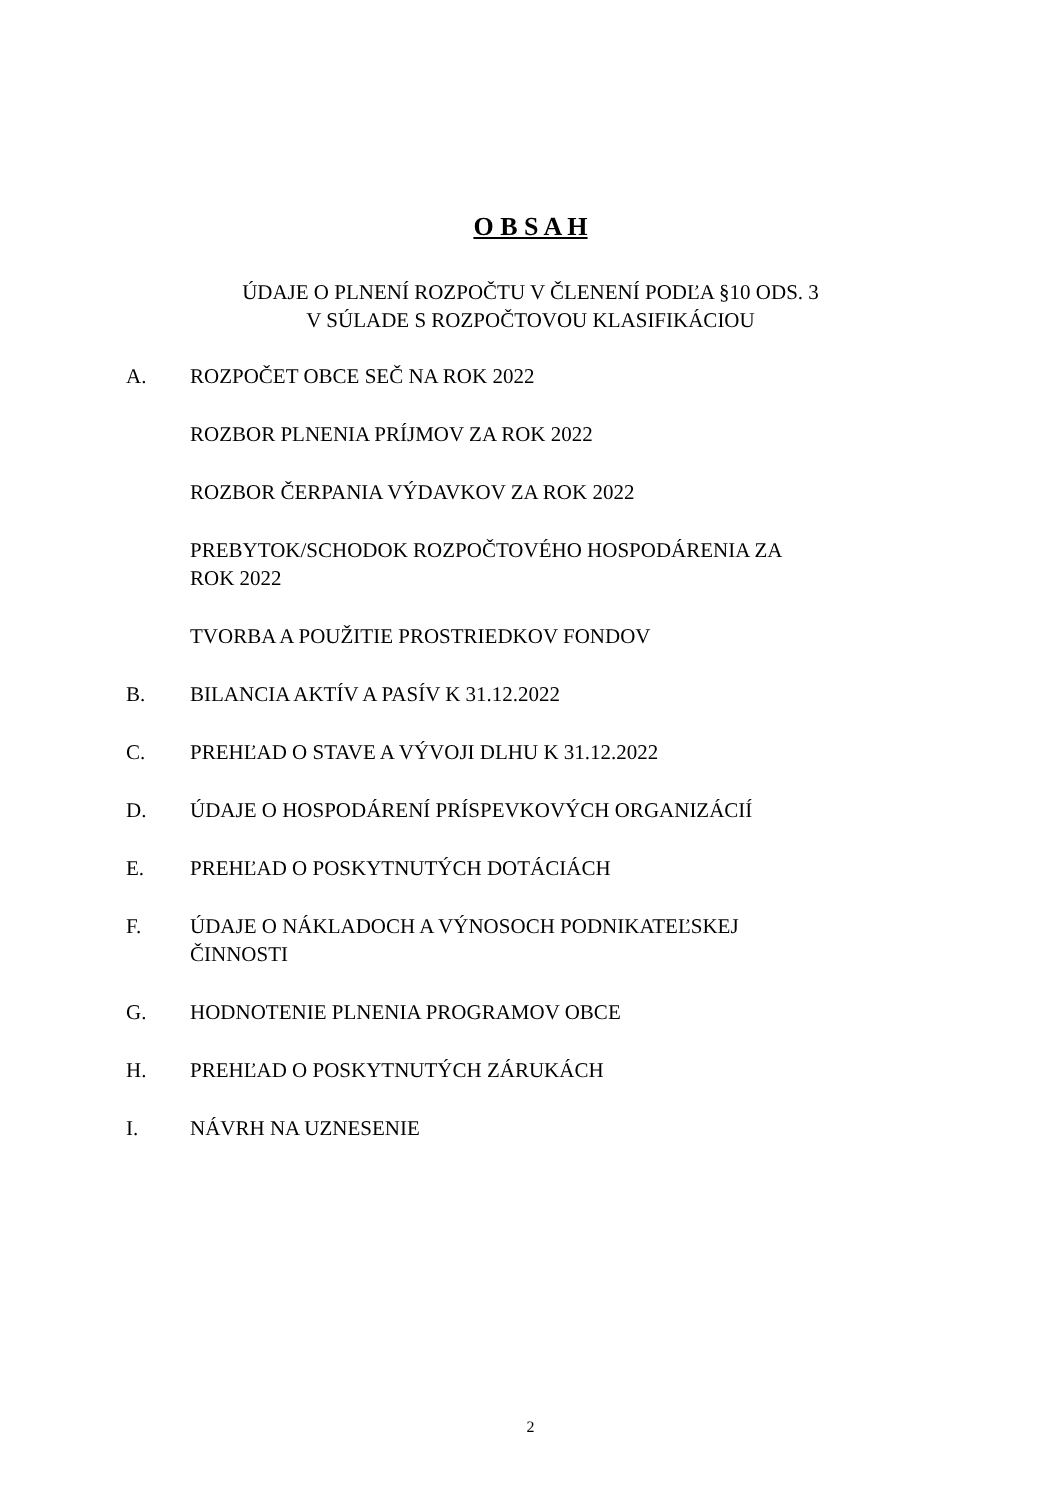O B S A H
ÚDAJE O PLNENÍ ROZPOČTU V ČLENENÍ PODĽA §10 ODS. 3
V SÚLADE S ROZPOČTOVOU KLASIFIKÁCIOU
A. ROZPOČET OBCE SEČ NA ROK 2022
ROZBOR PLNENIA PRÍJMOV ZA ROK 2022
ROZBOR ČERPANIA VÝDAVKOV ZA ROK 2022
PREBYTOK/SCHODOK ROZPOČTOVÉHO HOSPODÁRENIA ZA ROK 2022
TVORBA A POUŽITIE PROSTRIEDKOV FONDOV
B. BILANCIA AKTÍV A PASÍV K 31.12.2022
C. PREHĽAD O STAVE A VÝVOJI DLHU K 31.12.2022
D. ÚDAJE O HOSPODÁRENÍ PRÍSPEVKOVÝCH ORGANIZÁCIÍ
E. PREHĽAD O POSKYTNUTÝCH DOTÁCIÁCH
F. ÚDAJE O NÁKLADOCH A VÝNOSOCH PODNIKATEĽSKEJ ČINNOSTI
G. HODNOTENIE PLNENIA PROGRAMOV OBCE
H. PREHĽAD O POSKYTNUTÝCH ZÁRUKÁCH
I. NÁVRH NA UZNESENIE
2